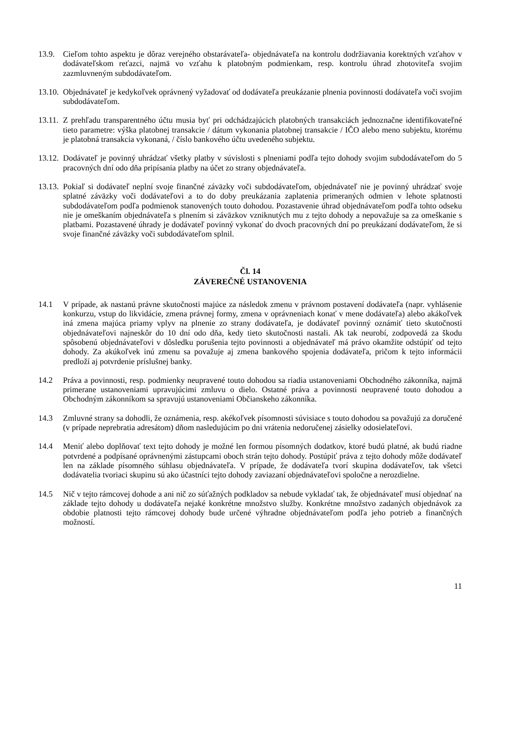13.9. Cieľom tohto aspektu je dôraz verejného obstarávateľa- objednávateľa na kontrolu dodržiavania korektných vzťahov v dodávateľskom reťazci, najmä vo vzťahu k platobným podmienkam, resp. kontrolu úhrad zhotoviteľa svojim zazmluvneným subdodávateľom.
13.10.
Objednávateľ je kedykoľvek oprávnený vyžadovať od dodávateľa preukázanie plnenia povinnosti dodávateľa voči svojim subdodávateľom.
13.11.
Z prehľadu transparentného účtu musia byť pri odchádzajúcich platobných transakciách jednoznačne identifikovateľné tieto parametre: výška platobnej transakcie / dátum vykonania platobnej transakcie / IČO alebo meno subjektu, ktorému je platobná transakcia vykonaná, / číslo bankového účtu uvedeného subjektu.
13.12.
Dodávateľ je povinný uhrádzať všetky platby v súvislosti s plneniami podľa tejto dohody svojim subdodávateľom do 5 pracovných dní odo dňa pripísania platby na účet zo strany objednávateľa.
13.13.
Pokiaľ si dodávateľ neplní svoje finančné záväzky voči subdodávateľom, objednávateľ nie je povinný uhrádzať svoje splatné záväzky voči dodávateľovi a to do doby preukázania zaplatenia primeraných odmien v lehote splatnosti subdodávateľom podľa podmienok stanovených touto dohodou. Pozastavenie úhrad objednávateľom podľa tohto odseku nie je omeškaním objednávateľa s plnením si záväzkov vzniknutých mu z tejto dohody a nepovažuje sa za omeškanie s platbami. Pozastavené úhrady je dodávateľ povinný vykonať do dvoch pracovných dní po preukázaní dodávateľom, že si svoje finančné záväzky voči subdodávateľom splnil.
Čl. 14
ZÁVEREČNÉ USTANOVENIA
14.1 V prípade, ak nastanú právne skutočnosti majúce za následok zmenu v právnom postavení dodávateľa (napr. vyhlásenie konkurzu, vstup do likvidácie, zmena právnej formy, zmena v oprávneniach konať v mene dodávateľa) alebo akákoľvek iná zmena majúca priamy vplyv na plnenie zo strany dodávateľa, je dodávateľ povinný oznámiť tieto skutočnosti objednávateľovi najneskôr do 10 dní odo dňa, kedy tieto skutočnosti nastali. Ak tak neurobí, zodpovedá za škodu spôsobenú objednávateľovi v dôsledku porušenia tejto povinnosti a objednávateľ má právo okamžite odstúpiť od tejto dohody. Za akúkoľvek inú zmenu sa považuje aj zmena bankového spojenia dodávateľa, pričom k tejto informácii predloží aj potvrdenie príslušnej banky.
14.2 Práva a povinnosti, resp. podmienky neupravené touto dohodou sa riadia ustanoveniami Obchodného zákonníka, najmä primerane ustanoveniami upravujúcimi zmluvu o dielo. Ostatné práva a povinnosti neupravené touto dohodou a Obchodným zákonníkom sa spravujú ustanoveniami Občianskeho zákonníka.
14.3 Zmluvné strany sa dohodli, že oznámenia, resp. akékoľvek písomnosti súvisiace s touto dohodou sa považujú za doručené (v prípade neprebratia adresátom) dňom nasledujúcim po dni vrátenia nedoručenej zásielky odosielateľovi.
14.4 Meniť alebo doplňovať text tejto dohody je možné len formou písomných dodatkov, ktoré budú platné, ak budú riadne potvrdené a podpísané oprávnenými zástupcami oboch strán tejto dohody. Postúpiť práva z tejto dohody môže dodávateľ len na základe písomného súhlasu objednávateľa. V prípade, že dodávateľa tvorí skupina dodávateľov, tak všetci dodávatelia tvoriaci skupinu sú ako účastníci tejto dohody zaviazaní objednávateľovi spoločne a nerozdielne.
14.5 Nič v tejto rámcovej dohode a ani nič zo súťažných podkladov sa nebude vykladať tak, že objednávateľ musí objednať na základe tejto dohody u dodávateľa nejaké konkrétne množstvo služby. Konkrétne množstvo zadaných objednávok za obdobie platnosti tejto rámcovej dohody bude určené výhradne objednávateľom podľa jeho potrieb a finančných možností.
11